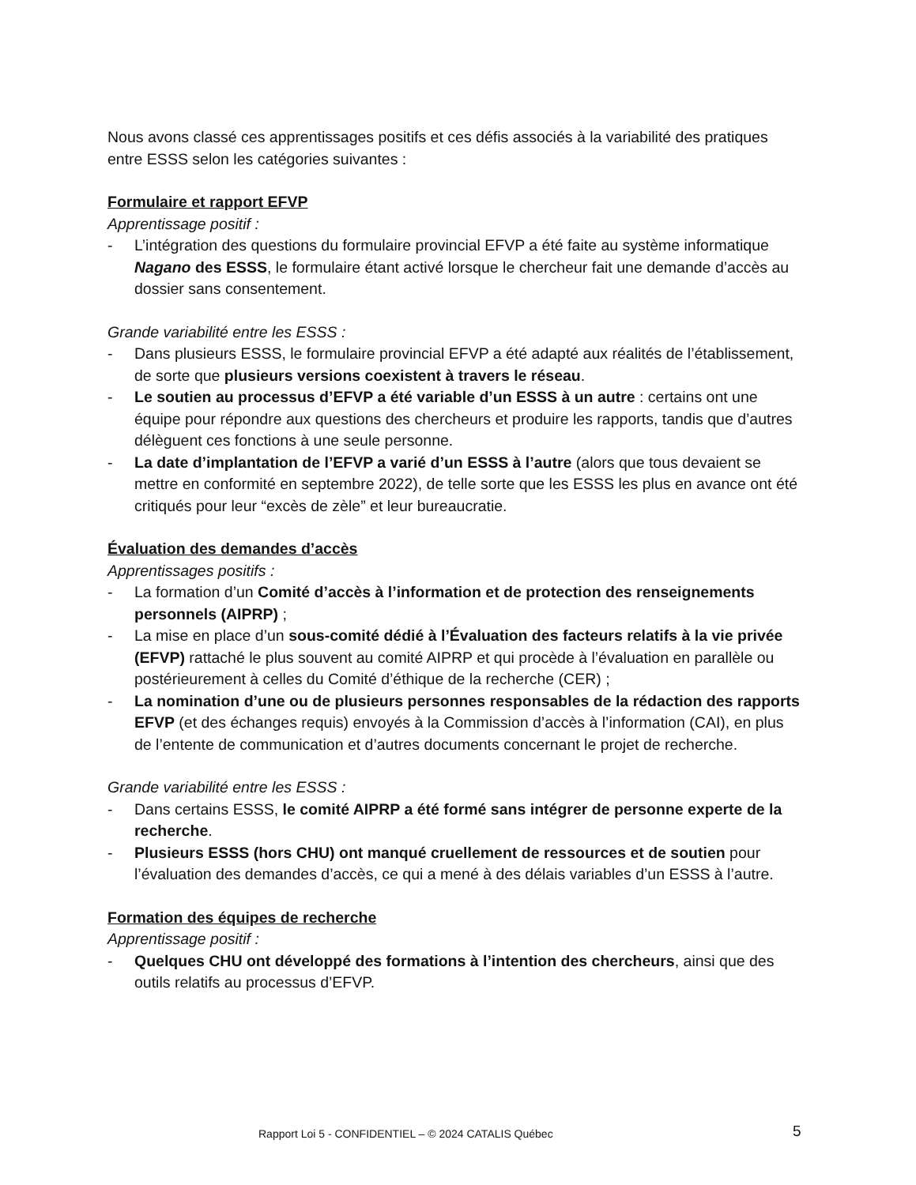Nous avons classé ces apprentissages positifs et ces défis associés à la variabilité des pratiques entre ESSS selon les catégories suivantes :
Formulaire et rapport EFVP
Apprentissage positif :
- L’intégration des questions du formulaire provincial EFVP a été faite au système informatique Nagano des ESSS, le formulaire étant activé lorsque le chercheur fait une demande d’accès au dossier sans consentement.
Grande variabilité entre les ESSS :
- Dans plusieurs ESSS, le formulaire provincial EFVP a été adapté aux réalités de l’établissement, de sorte que plusieurs versions coexistent à travers le réseau.
- Le soutien au processus d’EFVP a été variable d’un ESSS à un autre : certains ont une équipe pour répondre aux questions des chercheurs et produire les rapports, tandis que d’autres délèguent ces fonctions à une seule personne.
- La date d’implantation de l’EFVP a varié d’un ESSS à l’autre (alors que tous devaient se mettre en conformité en septembre 2022), de telle sorte que les ESSS les plus en avance ont été critiqués pour leur “excès de zèle” et leur bureaucratie.
Évaluation des demandes d’accès
Apprentissages positifs :
- La formation d’un Comité d’accès à l’information et de protection des renseignements personnels (AIPRP) ;
- La mise en place d’un sous-comité dédié à l’Évaluation des facteurs relatifs à la vie privée (EFVP) rattaché le plus souvent au comité AIPRP et qui procède à l’évaluation en parallèle ou postérieurement à celles du Comité d’éthique de la recherche (CER) ;
- La nomination d’une ou de plusieurs personnes responsables de la rédaction des rapports EFVP (et des échanges requis) envoyés à la Commission d’accès à l’information (CAI), en plus de l’entente de communication et d’autres documents concernant le projet de recherche.
Grande variabilité entre les ESSS :
- Dans certains ESSS, le comité AIPRP a été formé sans intégrer de personne experte de la recherche.
- Plusieurs ESSS (hors CHU) ont manqué cruellement de ressources et de soutien pour l’évaluation des demandes d’accès, ce qui a mené à des délais variables d’un ESSS à l’autre.
Formation des équipes de recherche
Apprentissage positif :
- Quelques CHU ont développé des formations à l’intention des chercheurs, ainsi que des outils relatifs au processus d’EFVP.
Rapport Loi 5 - CONFIDENTIEL – © 2024 CATALIS Québec 5